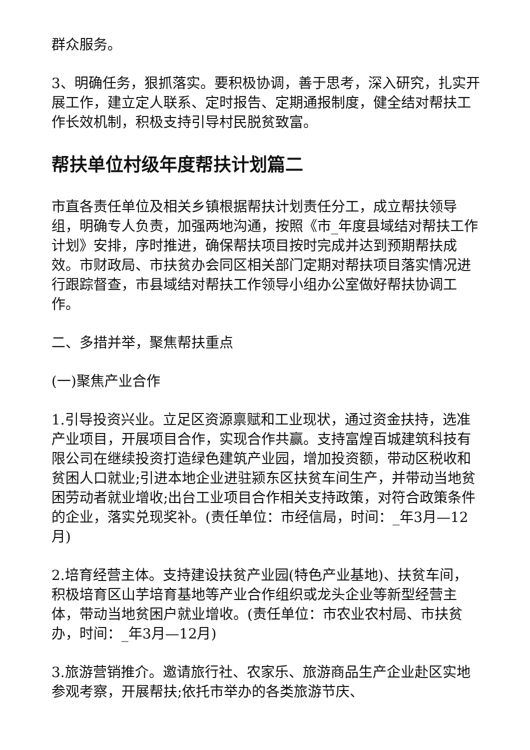群众服务。
3、明确任务，狠抓落实。要积极协调，善于思考，深入研究，扎实开展工作，建立定人联系、定时报告、定期通报制度，健全结对帮扶工作长效机制，积极支持引导村民脱贫致富。
帮扶单位村级年度帮扶计划篇二
市直各责任单位及相关乡镇根据帮扶计划责任分工，成立帮扶领导组，明确专人负责，加强两地沟通，按照《市_年度县域结对帮扶工作计划》安排，序时推进，确保帮扶项目按时完成并达到预期帮扶成效。市财政局、市扶贫办会同区相关部门定期对帮扶项目落实情况进行跟踪督查，市县域结对帮扶工作领导小组办公室做好帮扶协调工作。
二、多措并举，聚焦帮扶重点
(一)聚焦产业合作
1.引导投资兴业。立足区资源禀赋和工业现状，通过资金扶持，选准产业项目，开展项目合作，实现合作共赢。支持富煌百城建筑科技有限公司在继续投资打造绿色建筑产业园，增加投资额，带动区税收和贫困人口就业;引进本地企业进驻颍东区扶贫车间生产，并带动当地贫困劳动者就业增收;出台工业项目合作相关支持政策，对符合政策条件的企业，落实兑现奖补。(责任单位：市经信局，时间：_年3月—12月)
2.培育经营主体。支持建设扶贫产业园(特色产业基地)、扶贫车间，积极培育区山芋培育基地等产业合作组织或龙头企业等新型经营主体，带动当地贫困户就业增收。(责任单位：市农业农村局、市扶贫办，时间：_年3月—12月)
3.旅游营销推介。邀请旅行社、农家乐、旅游商品生产企业赴区实地参观考察，开展帮扶;依托市举办的各类旅游节庆、